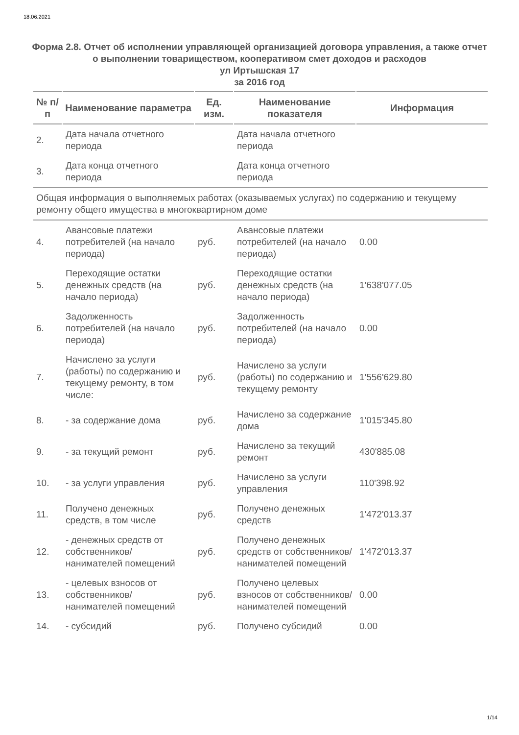18.06.2021
Форма 2.8. Отчет об исполнении управляющей организацией договора управления, а также отчет о выполнении товариществом, кооперативом смет доходов и расходов
ул Иртышская 17
за 2016 год
| № п/п | Наименование параметра | Ед. изм. | Наименование показателя | Информация |
| --- | --- | --- | --- | --- |
| 2. | Дата начала отчетного периода | | Дата начала отчетного периода | |
| 3. | Дата конца отчетного периода | | Дата конца отчетного периода | |
| Общая информация о выполняемых работах (оказываемых услугах) по содержанию и текущему ремонту общего имущества в многоквартирном доме | | | | |
| 4. | Авансовые платежи потребителей (на начало периода) | руб. | Авансовые платежи потребителей (на начало периода) | 0.00 |
| 5. | Переходящие остатки денежных средств (на начало периода) | руб. | Переходящие остатки денежных средств (на начало периода) | 1'638'077.05 |
| 6. | Задолженность потребителей (на начало периода) | руб. | Задолженность потребителей (на начало периода) | 0.00 |
| 7. | Начислено за услуги (работы) по содержанию и текущему ремонту, в том числе: | руб. | Начислено за услуги (работы) по содержанию и текущему ремонту | 1'556'629.80 |
| 8. | - за содержание дома | руб. | Начислено за содержание дома | 1'015'345.80 |
| 9. | - за текущий ремонт | руб. | Начислено за текущий ремонт | 430'885.08 |
| 10. | - за услуги управления | руб. | Начислено за услуги управления | 110'398.92 |
| 11. | Получено денежных средств, в том числе | руб. | Получено денежных средств | 1'472'013.37 |
| 12. | - денежных средств от собственников/ нанимателей помещений | руб. | Получено денежных средств от собственников/ нанимателей помещений | 1'472'013.37 |
| 13. | - целевых взносов от собственников/ нанимателей помещений | руб. | Получено целевых взносов от собственников/ нанимателей помещений | 0.00 |
| 14. | - субсидий | руб. | Получено субсидий | 0.00 |
1/14